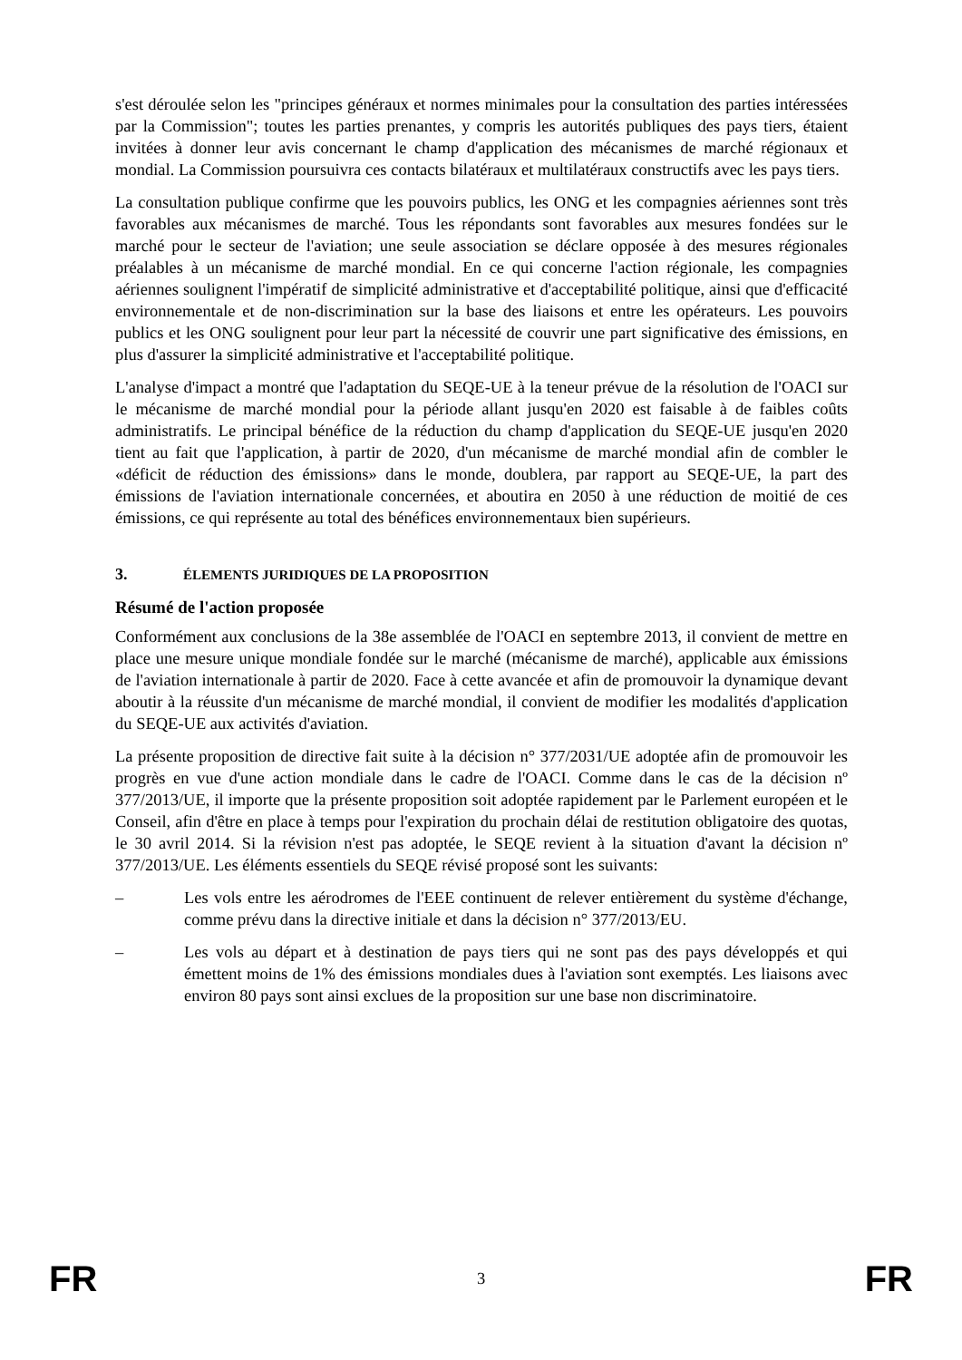s'est déroulée selon les "principes généraux et normes minimales pour la consultation des parties intéressées par la Commission"; toutes les parties prenantes, y compris les autorités publiques des pays tiers, étaient invitées à donner leur avis concernant le champ d'application des mécanismes de marché régionaux et mondial. La Commission poursuivra ces contacts bilatéraux et multilatéraux constructifs avec les pays tiers.
La consultation publique confirme que les pouvoirs publics, les ONG et les compagnies aériennes sont très favorables aux mécanismes de marché. Tous les répondants sont favorables aux mesures fondées sur le marché pour le secteur de l'aviation; une seule association se déclare opposée à des mesures régionales préalables à un mécanisme de marché mondial. En ce qui concerne l'action régionale, les compagnies aériennes soulignent l'impératif de simplicité administrative et d'acceptabilité politique, ainsi que d'efficacité environnementale et de non-discrimination sur la base des liaisons et entre les opérateurs. Les pouvoirs publics et les ONG soulignent pour leur part la nécessité de couvrir une part significative des émissions, en plus d'assurer la simplicité administrative et l'acceptabilité politique.
L'analyse d'impact a montré que l'adaptation du SEQE-UE à la teneur prévue de la résolution de l'OACI sur le mécanisme de marché mondial pour la période allant jusqu'en 2020 est faisable à de faibles coûts administratifs. Le principal bénéfice de la réduction du champ d'application du SEQE-UE jusqu'en 2020 tient au fait que l'application, à partir de 2020, d'un mécanisme de marché mondial afin de combler le «déficit de réduction des émissions» dans le monde, doublera, par rapport au SEQE-UE, la part des émissions de l'aviation internationale concernées, et aboutira en 2050 à une réduction de moitié de ces émissions, ce qui représente au total des bénéfices environnementaux bien supérieurs.
3. ÉLEMENTS JURIDIQUES DE LA PROPOSITION
Résumé de l'action proposée
Conformément aux conclusions de la 38e assemblée de l'OACI en septembre 2013, il convient de mettre en place une mesure unique mondiale fondée sur le marché (mécanisme de marché), applicable aux émissions de l'aviation internationale à partir de 2020. Face à cette avancée et afin de promouvoir la dynamique devant aboutir à la réussite d'un mécanisme de marché mondial, il convient de modifier les modalités d'application du SEQE-UE aux activités d'aviation.
La présente proposition de directive fait suite à la décision n° 377/2031/UE adoptée afin de promouvoir les progrès en vue d'une action mondiale dans le cadre de l'OACI. Comme dans le cas de la décision nº 377/2013/UE, il importe que la présente proposition soit adoptée rapidement par le Parlement européen et le Conseil, afin d'être en place à temps pour l'expiration du prochain délai de restitution obligatoire des quotas, le 30 avril 2014. Si la révision n'est pas adoptée, le SEQE revient à la situation d'avant la décision nº 377/2013/UE. Les éléments essentiels du SEQE révisé proposé sont les suivants:
– Les vols entre les aérodromes de l'EEE continuent de relever entièrement du système d'échange, comme prévu dans la directive initiale et dans la décision n° 377/2013/EU.
– Les vols au départ et à destination de pays tiers qui ne sont pas des pays développés et qui émettent moins de 1% des émissions mondiales dues à l'aviation sont exemptés. Les liaisons avec environ 80 pays sont ainsi exclues de la proposition sur une base non discriminatoire.
FR 3 FR